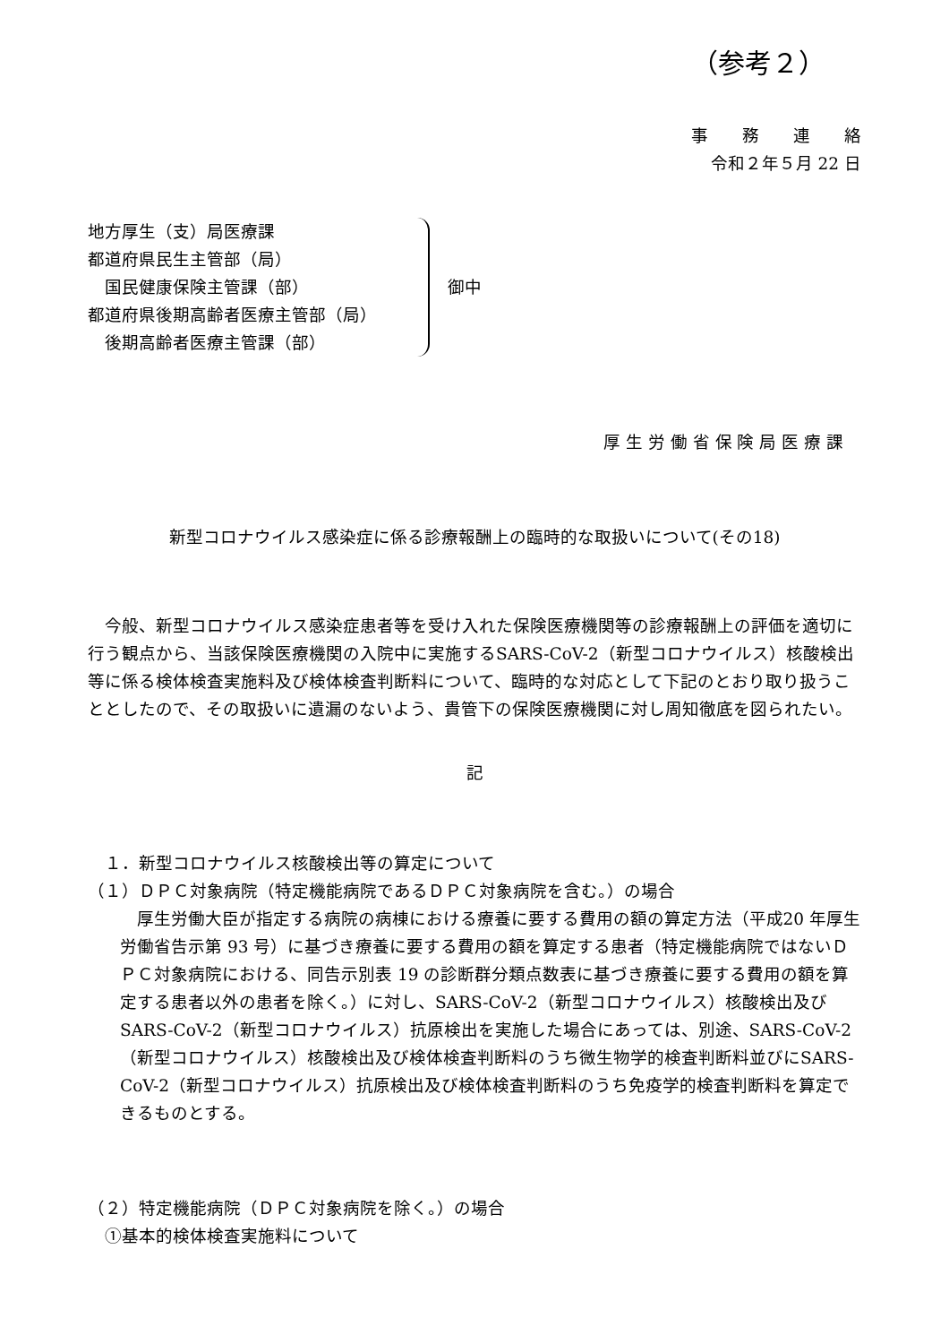（参考２）
事　　務　　連　　絡
令和２年５月 22 日
地方厚生（支）局医療課
都道府県民生主管部（局）
　国民健康保険主管課（部）
都道府県後期高齢者医療主管部（局）
　後期高齢者医療主管課（部）
御中
厚 生 労 働 省 保 険 局 医 療 課
新型コロナウイルス感染症に係る診療報酬上の臨時的な取扱いについて(その18)
今般、新型コロナウイルス感染症患者等を受け入れた保険医療機関等の診療報酬上の評価を適切に行う観点から、当該保険医療機関の入院中に実施するSARS-CoV-2（新型コロナウイルス）核酸検出等に係る検体検査実施料及び検体検査判断料について、臨時的な対応として下記のとおり取り扱うこととしたので、その取扱いに遺漏のないよう、貴管下の保険医療機関に対し周知徹底を図られたい。
記
　１．新型コロナウイルス核酸検出等の算定について
（１）ＤＰＣ対象病院（特定機能病院であるＤＰＣ対象病院を含む。）の場合
厚生労働大臣が指定する病院の病棟における療養に要する費用の額の算定方法（平成20 年厚生労働省告示第 93 号）に基づき療養に要する費用の額を算定する患者（特定機能病院ではないＤＰＣ対象病院における、同告示別表 19 の診断群分類点数表に基づき療養に要する費用の額を算定する患者以外の患者を除く。）に対し、SARS-CoV-2（新型コロナウイルス）核酸検出及びSARS-CoV-2（新型コロナウイルス）抗原検出を実施した場合にあっては、別途、SARS-CoV-2（新型コロナウイルス）核酸検出及び検体検査判断料のうち微生物学的検査判断料並びにSARS-CoV-2（新型コロナウイルス）抗原検出及び検体検査判断料のうち免疫学的検査判断料を算定できるものとする。
（２）特定機能病院（ＤＰＣ対象病院を除く。）の場合
　①基本的検体検査実施料について